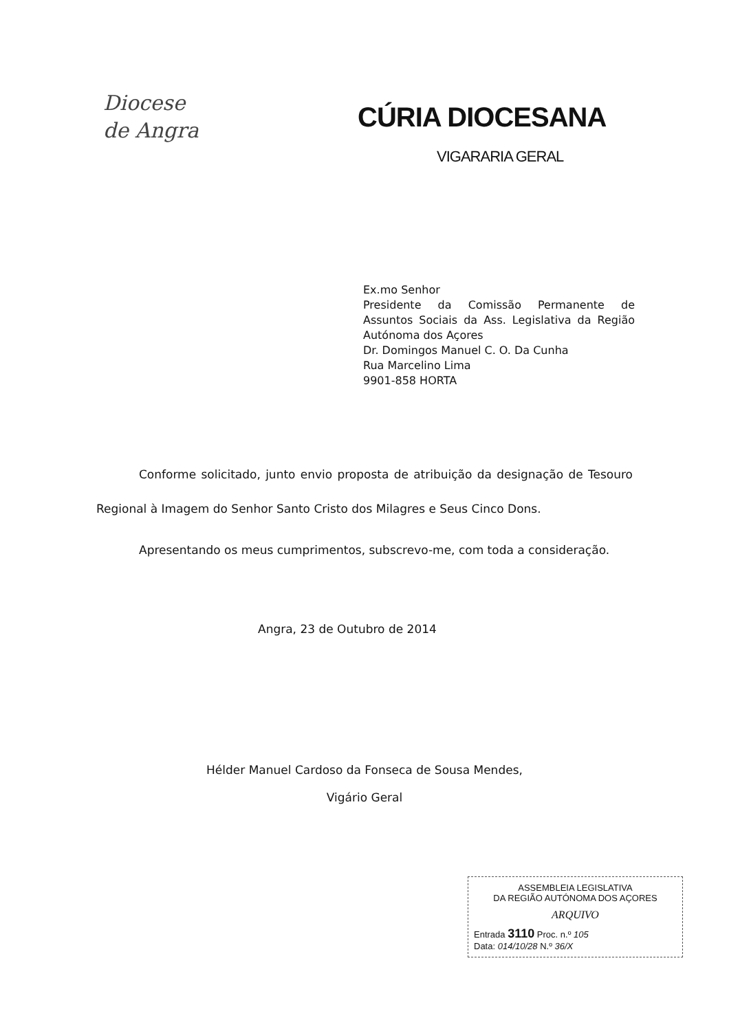Diocese
de Angra
CÚRIA DIOCESANA
VIGARARIA GERAL
Ex.mo Senhor
Presidente da Comissão Permanente de Assuntos Sociais da Ass. Legislativa da Região Autónoma dos Açores
Dr. Domingos Manuel C. O. Da Cunha
Rua Marcelino Lima
9901-858 HORTA
Conforme solicitado, junto envio proposta de atribuição da designação de Tesouro Regional à Imagem do Senhor Santo Cristo dos Milagres e Seus Cinco Dons.
Apresentando os meus cumprimentos, subscrevo-me, com toda a consideração.
Angra, 23 de Outubro de 2014
Hélder Manuel Cardoso da Fonseca de Sousa Mendes,
Vigário Geral
ASSEMBLEIA LEGISLATIVA
DA REGIÃO AUTÓNOMA DOS AÇORES
ARQUIVO
Entrada 3110 Proc. n.º 105
Data: 014/10/28 N.º 36/X